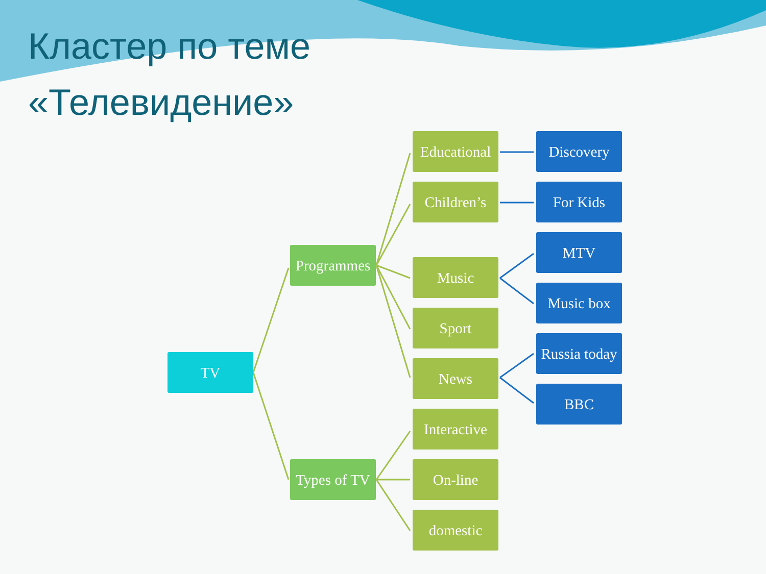Кластер по теме
«Телевидение»
TV
Programmes
Types of TV
Educational
Children’s
Music
Sport
News
Interactive
On-line
domestic
Discovery
For Kids
MTV
Music box
Russia today
BBC